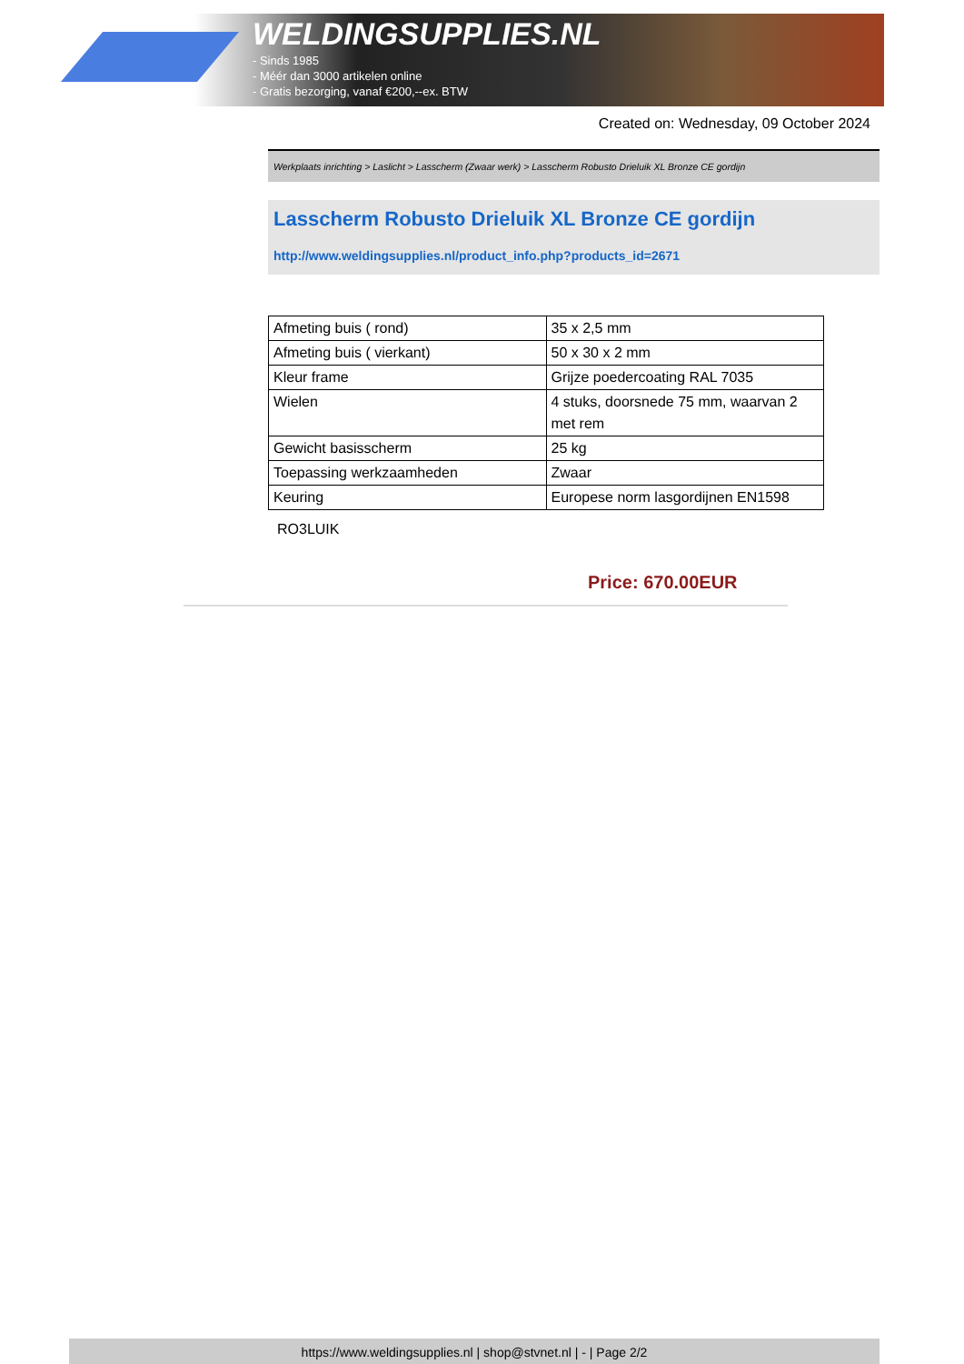WELDINGSUPPLIES.NL
- Sinds 1985
- Méér dan 3000 artikelen online
- Gratis bezorging, vanaf €200,--ex. BTW
Created on: Wednesday, 09 October 2024
Werkplaats inrichting > Laslicht > Lasscherm (Zwaar werk) > Lasscherm Robusto Drieluik XL Bronze CE gordijn
Lasscherm Robusto Drieluik XL Bronze CE gordijn
http://www.weldingsupplies.nl/product_info.php?products_id=2671
| Afmeting buis ( rond) | 35 x 2,5 mm |
| Afmeting buis ( vierkant) | 50 x 30 x 2 mm |
| Kleur frame | Grijze poedercoating RAL 7035 |
| Wielen | 4 stuks, doorsnede 75 mm, waarvan 2 met rem |
| Gewicht basisscherm | 25 kg |
| Toepassing werkzaamheden | Zwaar |
| Keuring | Europese norm lasgordijnen EN1598 |
RO3LUIK
Price: 670.00EUR
https://www.weldingsupplies.nl | shop@stvnet.nl | - | Page 2/2